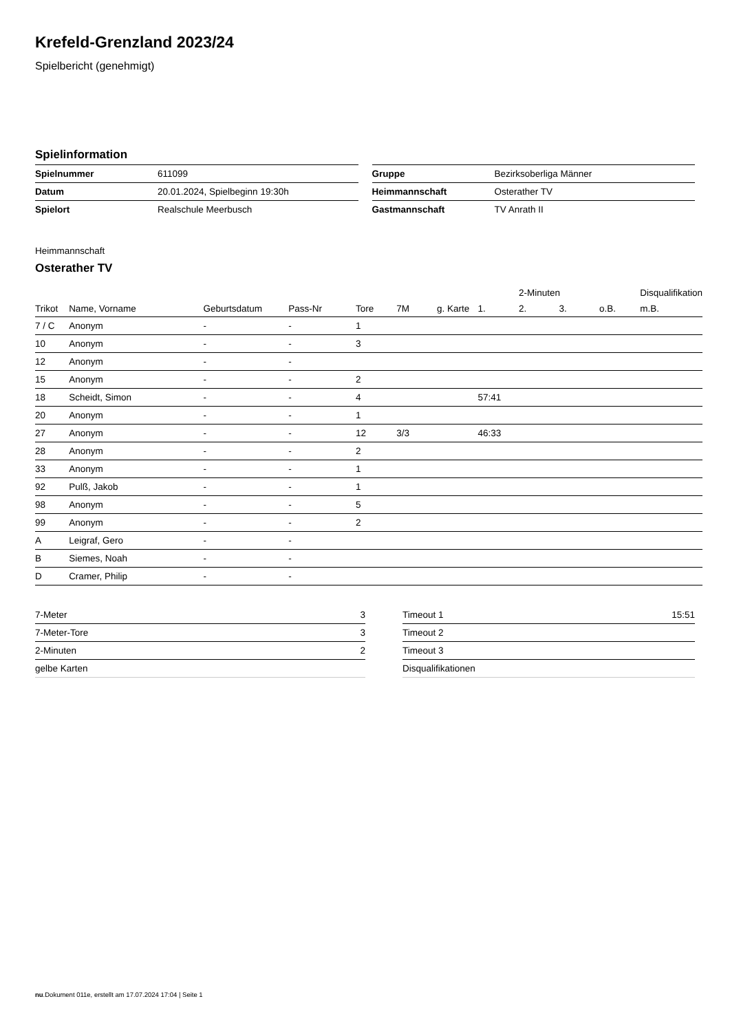Krefeld-Grenzland 2023/24
Spielbericht (genehmigt)
Spielinformation
| Spielnummer | 611099 |
| Datum | 20.01.2024, Spielbeginn 19:30h |
| Spielort | Realschule Meerbusch |
| Gruppe | Bezirksoberliga Männer |
| Heimmannschaft | Osterather TV |
| Gastmannschaft | TV Anrath II |
Heimmannschaft
Osterather TV
| | | | | | | | | 2-Minuten | | | Disqualifikation |
| --- | --- | --- | --- | --- | --- | --- | --- | --- | --- | --- | --- |
| Trikot | Name, Vorname | Geburtsdatum | Pass-Nr | Tore | 7M | g. Karte | 1. | 2. | 3. | o.B. | m.B. |
| 7 / C | Anonym | - | - | 1 | | | | | | | |
| 10 | Anonym | - | - | 3 | | | | | | | |
| 12 | Anonym | - | - | | | | | | | | |
| 15 | Anonym | - | - | 2 | | | | | | | |
| 18 | Scheidt, Simon | - | - | 4 | | | 57:41 | | | | |
| 20 | Anonym | - | - | 1 | | | | | | | |
| 27 | Anonym | - | - | 12 | 3/3 | | 46:33 | | | | |
| 28 | Anonym | - | - | 2 | | | | | | | |
| 33 | Anonym | - | - | 1 | | | | | | | |
| 92 | Pulß, Jakob | - | - | 1 | | | | | | | |
| 98 | Anonym | - | - | 5 | | | | | | | |
| 99 | Anonym | - | - | 2 | | | | | | | |
| A | Leigraf, Gero | - | - | | | | | | | | |
| B | Siemes, Noah | - | - | | | | | | | | |
| D | Cramer, Philip | - | - | | | | | | | | |
| 7-Meter | 3 |
| 7-Meter-Tore | 3 |
| 2-Minuten | 2 |
| gelbe Karten | |
| Timeout 1 | 15:51 |
| Timeout 2 | |
| Timeout 3 | |
| Disqualifikationen | |
nu.Dokument 011e, erstellt am 17.07.2024 17:04 | Seite 1